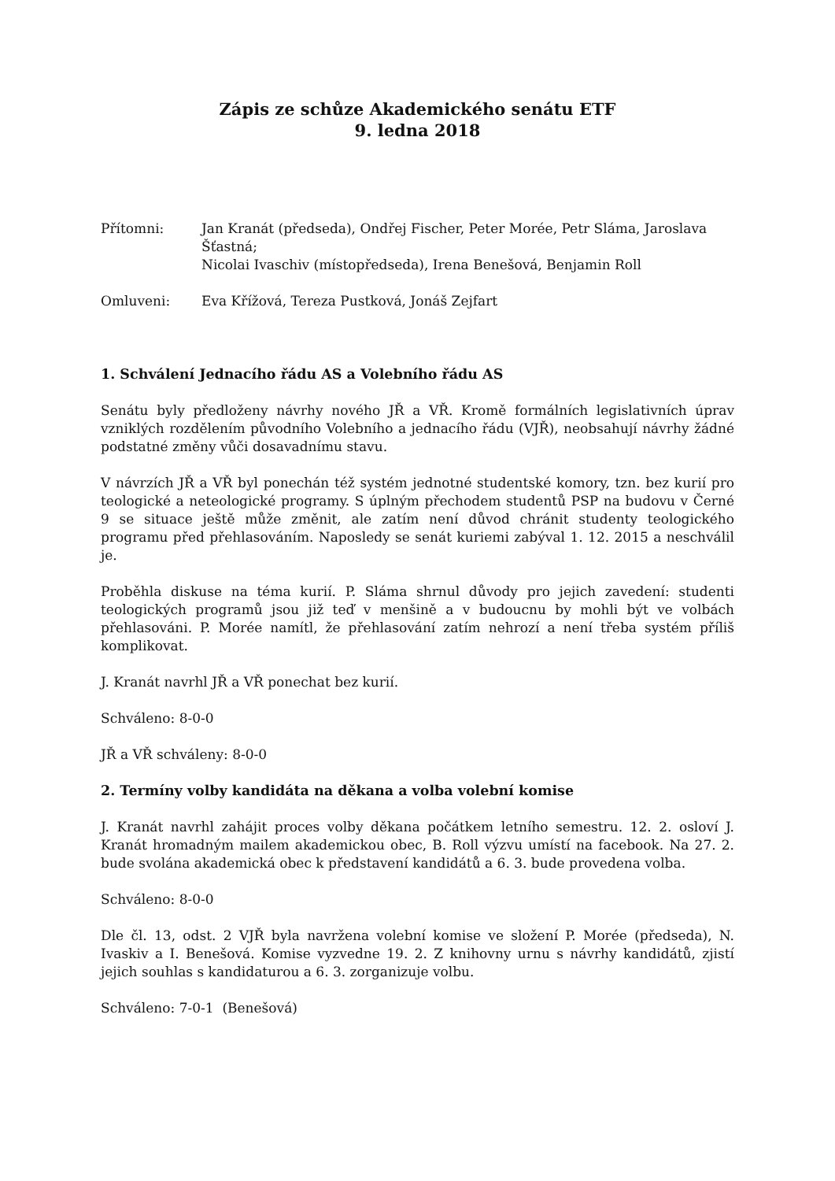Zápis ze schůze Akademického senátu ETF
9. ledna 2018
Přítomni: Jan Kranát (předseda), Ondřej Fischer, Peter Morée, Petr Sláma, Jaroslava Šťastná;
Nicolai Ivaschiv (místopředseda), Irena Benešová, Benjamin Roll
Omluveni: Eva Křížová, Tereza Pustková, Jonáš Zejfart
1. Schválení Jednacího řádu AS a Volebního řádu AS
Senátu byly předloženy návrhy nového JŘ a VŘ. Kromě formálních legislativních úprav vzniklých rozdělením původního Volebního a jednacího řádu (VJŘ), neobsahují návrhy žádné podstatné změny vůči dosavadnímu stavu.
V návrzích JŘ a VŘ byl ponechán též systém jednotné studentské komory, tzn. bez kurií pro teologické a neteologické programy. S úplným přechodem studentů PSP na budovu v Černé 9 se situace ještě může změnit, ale zatím není důvod chránit studenty teologického programu před přehlasováním. Naposledy se senát kuriemi zabýval 1. 12. 2015 a neschválil je.
Proběhla diskuse na téma kurií. P. Sláma shrnul důvody pro jejich zavedení: studenti teologických programů jsou již teď v menšině a v budoucnu by mohli být ve volbách přehlasováni. P. Morée namítl, že přehlasování zatím nehrozí a není třeba systém příliš komplikovat.
J. Kranát navrhl JŘ a VŘ ponechat bez kurií.
Schváleno: 8-0-0
JŘ a VŘ schváleny: 8-0-0
2. Termíny volby kandidáta na děkana a volba volební komise
J. Kranát navrhl zahájit proces volby děkana počátkem letního semestru. 12. 2. osloví J. Kranát hromadným mailem akademickou obec, B. Roll výzvu umístí na facebook. Na 27. 2. bude svolána akademická obec k představení kandidátů a 6. 3. bude provedena volba.
Schváleno: 8-0-0
Dle čl. 13, odst. 2 VJŘ byla navržena volební komise ve složení P. Morée (předseda), N. Ivaskiv a I. Benešová. Komise vyzvedne 19. 2. Z knihovny urnu s návrhy kandidátů, zjistí jejich souhlas s kandidaturou a 6. 3. zorganizuje volbu.
Schváleno: 7-0-1 (Benešová)